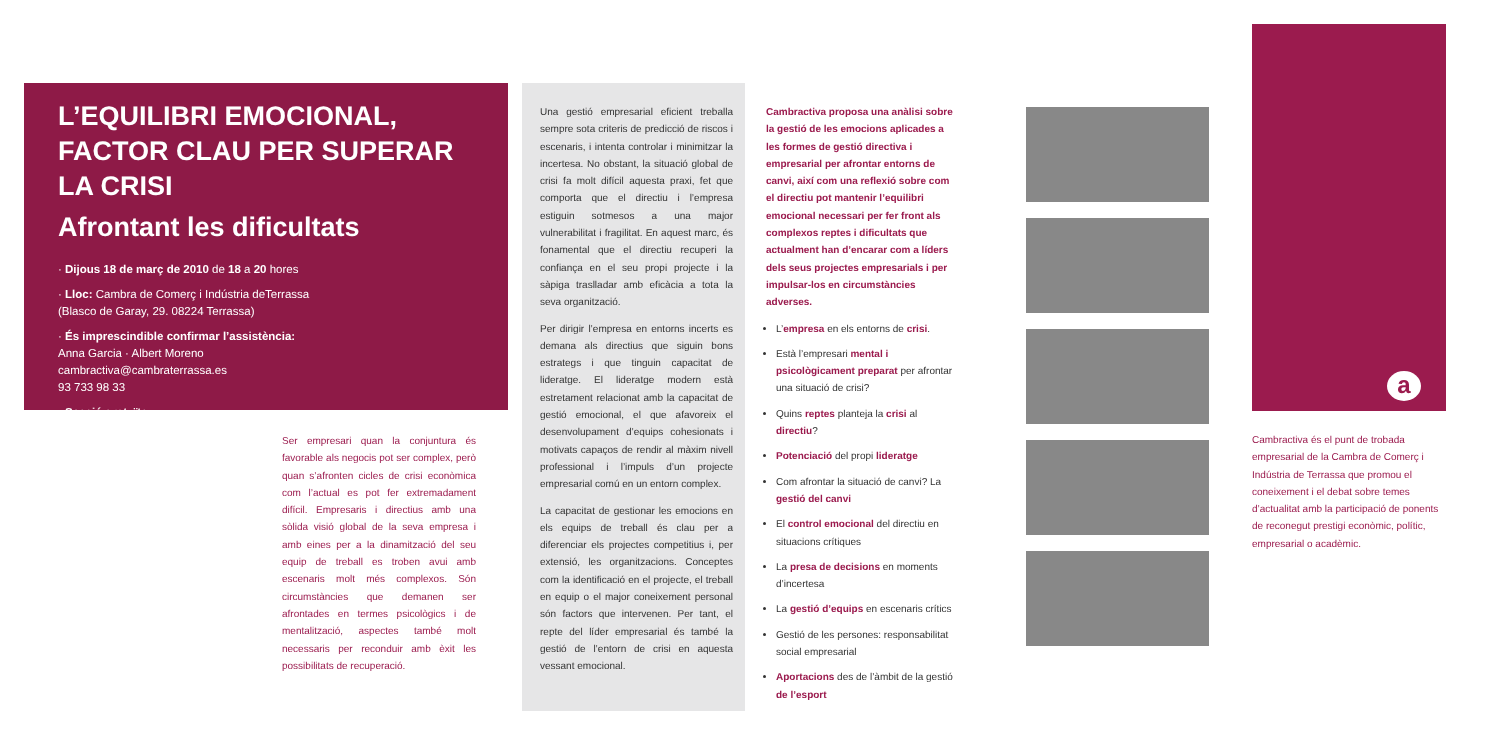L’EQUILIBRI EMOCIONAL, FACTOR CLAU PER SUPERAR LA CRISI
Afrontant les dificultats
· Dijous 18 de març de 2010 de 18 a 20 hores
· Lloc: Cambra de Comerç i Indústria deTerrassa
(Blasco de Garay, 29. 08224 Terrassa)
· És imprescindible confirmar l’assistència:
Anna Garcia · Albert Moreno
cambractiva@cambraterrassa.es
93 733 98 33
· Sessió gratuïta
Ser empresari quan la conjuntura és favorable als negocis pot ser complex, però quan s’afronten cicles de crisi econòmica com l’actual es pot fer extremadament difícil. Empresaris i directius amb una sòlida visió global de la seva empresa i amb eines per a la dinamització del seu equip de treball es troben avui amb escenaris molt més complexos. Són circumstàncies que demanen ser afrontades en termes psicològics i de mentalització, aspectes també molt necessaris per reconduir amb èxit les possibilitats de recuperació.
Una gestió empresarial eficient treballa sempre sota criteris de predicció de riscos i escenaris, i intenta controlar i minimitzar la incertesa. No obstant, la situació global de crisi fa molt difícil aquesta praxi, fet que comporta que el directiu i l’empresa estiguin sotmesos a una major vulnerabilitat i fragilitat. En aquest marc, és fonamental que el directiu recuperi la confiança en el seu propi projecte i la sàpiga traslladar amb eficàcia a tota la seva organització.
Per dirigir l’empresa en entorns incerts es demana als directius que siguin bons estrategs i que tinguin capacitat de lideratge. El lideratge modern està estretament relacionat amb la capacitat de gestió emocional, el que afavoreix el desenvolupament d’equips cohesionats i motivats capaços de rendir al màxim nivell professional i l’impuls d’un projecte empresarial comú en un entorn complex.
La capacitat de gestionar les emocions en els equips de treball és clau per a diferenciar els projectes competitius i, per extensió, les organitzacions. Conceptes com la identificació en el projecte, el treball en equip o el major coneixement personal són factors que intervenen. Per tant, el repte del líder empresarial és també la gestió de l’entorn de crisi en aquesta vessant emocional.
Cambractiva proposa una anàlisi sobre la gestió de les emocions aplicades a les formes de gestió directiva i empresarial per afrontar entorns de canvi, així com una reflexió sobre com el directiu pot mantenir l’equilibri emocional necessari per fer front als complexos reptes i dificultats que actualment han d’encarar com a líders dels seus projectes empresarials i per impulsar-los en circumstàncies adverses.
L’empresa en els entorns de crisi.
Està l’empresari mental i psicològicament preparat per afrontar una situació de crisi?
Quins reptes planteja la crisi al directiu?
Potenciació del propi lideratge
Com afrontar la situació de canvi? La gestió del canvi
El control emocional del directiu en situacions crítiques
La presa de decisions en moments d’incertesa
La gestió d’equips en escenaris crítics
Gestió de les persones: responsabilitat social empresarial
Aportacions des de l’àmbit de la gestió de l’esport
a
Cambractiva és el punt de trobada empresarial de la Cambra de Comerç i Indústria de Terrassa que promou el coneixement i el debat sobre temes d’actualitat amb la participació de ponents de reconegut prestigi econòmic, polític, empresarial o acadèmic.